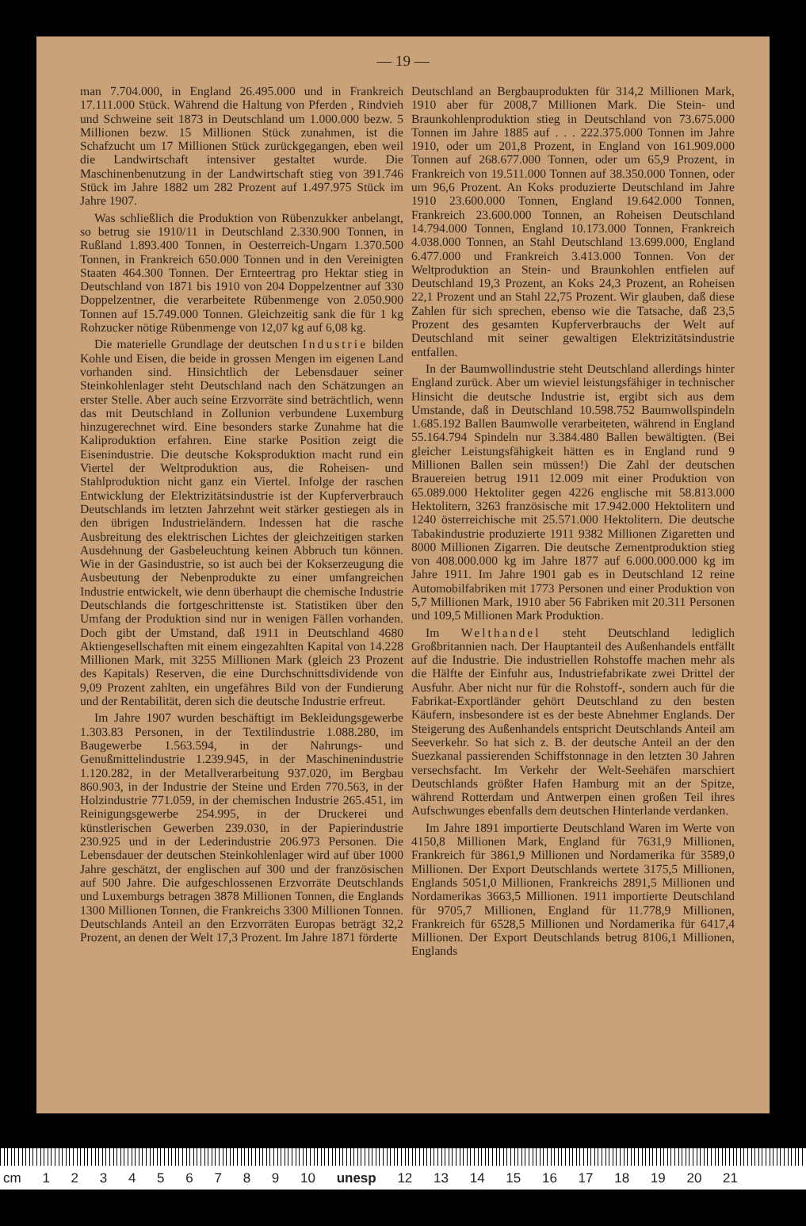— 19 —
man 7.704.000, in England 26.495.000 und in Frankreich 17.111.000 Stück. Während die Haltung von Pferden , Rindvieh und Schweine seit 1873 in Deutschland um 1.000.000 bezw. 5 Millionen bezw. 15 Millionen Stück zunahmen, ist die Schafzucht um 17 Millionen Stück zurückgegangen, eben weil die Landwirtschaft intensiver gestaltet wurde. Die Maschinenbenutzung in der Landwirtschaft stieg von 391.746 Stück im Jahre 1882 um 282 Prozent auf 1.497.975 Stück im Jahre 1907.
Was schließlich die Produktion von Rübenzukker anbelangt, so betrug sie 1910/11 in Deutschland 2.330.900 Tonnen, in Rußland 1.893.400 Tonnen, in Oesterreich-Ungarn 1.370.500 Tonnen, in Frankreich 650.000 Tonnen und in den Vereinigten Staaten 464.300 Tonnen. Der Ernteertrag pro Hektar stieg in Deutschland von 1871 bis 1910 von 204 Doppelzentner auf 330 Doppelzentner, die verarbeitete Rübenmenge von 2.050.900 Tonnen auf 15.749.000 Tonnen. Gleichzeitig sank die für 1 kg Rohzucker nötige Rübenmenge von 12,07 kg auf 6,08 kg.
Die materielle Grundlage der deutschen Industrie bilden Kohle und Eisen, die beide in grossen Mengen im eigenen Land vorhanden sind. Hinsichtlich der Lebensdauer seiner Steinkohlenlager steht Deutschland nach den Schätzungen an erster Stelle. Aber auch seine Erzvorräte sind beträchtlich, wenn das mit Deutschland in Zollunion verbundene Luxemburg hinzugerechnet wird. Eine besonders starke Zunahme hat die Kaliproduktion erfahren. Eine starke Position zeigt die Eisenindustrie. Die deutsche Koksproduktion macht rund ein Viertel der Weltproduktion aus, die Roheisen- und Stahlproduktion nicht ganz ein Viertel. Infolge der raschen Entwicklung der Elektrizitätsindustrie ist der Kupferverbrauch Deutschlands im letzten Jahrzehnt weit stärker gestiegen als in den übrigen Industrieländern. Indessen hat die rasche Ausbreitung des elektrischen Lichtes der gleichzeitigen starken Ausdehnung der Gasbeleuchtung keinen Abbruch tun können. Wie in der Gasindustrie, so ist auch bei der Kokserzeugung die Ausbeutung der Nebenprodukte zu einer umfangreichen Industrie entwickelt, wie denn überhaupt die chemische Industrie Deutschlands die fortgeschrittenste ist. Statistiken über den Umfang der Produktion sind nur in wenigen Fällen vorhanden. Doch gibt der Umstand, daß 1911 in Deutschland 4680 Aktiengesellschaften mit einem eingezahlten Kapital von 14.228 Millionen Mark, mit 3255 Millionen Mark (gleich 23 Prozent des Kapitals) Reserven, die eine Durchschnittsdividende von 9,09 Prozent zahlten, ein ungefähres Bild von der Fundierung und der Rentabilität, deren sich die deutsche Industrie erfreut.
Im Jahre 1907 wurden beschäftigt im Bekleidungsgewerbe 1.303.83 Personen, in der Textilindustrie 1.088.280, im Baugewerbe 1.563.594, in der Nahrungs- und Genußmittelindustrie 1.239.945, in der Maschinenindustrie 1.120.282, in der Metallverarbeitung 937.020, im Bergbau 860.903, in der Industrie der Steine und Erden 770.563, in der Holzindustrie 771.059, in der chemischen Industrie 265.451, im Reinigungsgewerbe 254.995, in der Druckerei und künstlerischen Gewerben 239.030, in der Papierindustrie 230.925 und in der Lederindustrie 206.973 Personen. Die Lebensdauer der deutschen Steinkohlenlager wird auf über 1000 Jahre geschätzt, der englischen auf 300 und der französischen auf 500 Jahre. Die aufgeschlossenen Erzvorräte Deutschlands und Luxemburgs betragen 3878 Millionen Tonnen, die Englands 1300 Millionen Tonnen, die Frankreichs 3300 Millionen Tonnen. Deutschlands Anteil an den Erzvorräten Europas beträgt 32,2 Prozent, an denen der Welt 17,3 Prozent. Im Jahre 1871 förderte
Deutschland an Bergbauprodukten für 314,2 Millionen Mark, 1910 aber für 2008,7 Millionen Mark. Die Stein- und Braunkohlenproduktion stieg in Deutschland von 73.675.000 Tonnen im Jahre 1885 auf . . . 222.375.000 Tonnen im Jahre 1910, oder um 201,8 Prozent, in England von 161.909.000 Tonnen auf 268.677.000 Tonnen, oder um 65,9 Prozent, in Frankreich von 19.511.000 Tonnen auf 38.350.000 Tonnen, oder um 96,6 Prozent. An Koks produzierte Deutschland im Jahre 1910 23.600.000 Tonnen, England 19.642.000 Tonnen, Frankreich 23.600.000 Tonnen, an Roheisen Deutschland 14.794.000 Tonnen, England 10.173.000 Tonnen, Frankreich 4.038.000 Tonnen, an Stahl Deutschland 13.699.000, England 6.477.000 und Frankreich 3.413.000 Tonnen. Von der Weltproduktion an Stein- und Braunkohlen entfielen auf Deutschland 19,3 Prozent, an Koks 24,3 Prozent, an Roheisen 22,1 Prozent und an Stahl 22,75 Prozent. Wir glauben, daß diese Zahlen für sich sprechen, ebenso wie die Tatsache, daß 23,5 Prozent des gesamten Kupferverbrauchs der Welt auf Deutschland mit seiner gewaltigen Elektrizitätsindustrie entfallen.
In der Baumwollindustrie steht Deutschland allerdings hinter England zurück. Aber um wieviel leistungsfähiger in technischer Hinsicht die deutsche Industrie ist, ergibt sich aus dem Umstande, daß in Deutschland 10.598.752 Baumwollspindeln 1.685.192 Ballen Baumwolle verarbeiteten, während in England 55.164.794 Spindeln nur 3.384.480 Ballen bewältigten. (Bei gleicher Leistungsfähigkeit hätten es in England rund 9 Millionen Ballen sein müssen!) Die Zahl der deutschen Brauereien betrug 1911 12.009 mit einer Produktion von 65.089.000 Hektoliter gegen 4226 englische mit 58.813.000 Hektolitern, 3263 französische mit 17.942.000 Hektolitern und 1240 österreichische mit 25.571.000 Hektolitern. Die deutsche Tabakindustrie produzierte 1911 9382 Millionen Zigaretten und 8000 Millionen Zigarren. Die deutsche Zementproduktion stieg von 408.000.000 kg im Jahre 1877 auf 6.000.000.000 kg im Jahre 1911. Im Jahre 1901 gab es in Deutschland 12 reine Automobilfabriken mit 1773 Personen und einer Produktion von 5,7 Millionen Mark, 1910 aber 56 Fabriken mit 20.311 Personen und 109,5 Millionen Mark Produktion.
Im Welthandel steht Deutschland lediglich Großbritannien nach. Der Hauptanteil des Außenhandels entfällt auf die Industrie. Die industriellen Rohstoffe machen mehr als die Hälfte der Einfuhr aus, Industriefabrikate zwei Drittel der Ausfuhr. Aber nicht nur für die Rohstoff-, sondern auch für die Fabrikat-Exportländer gehört Deutschland zu den besten Käufern, insbesondere ist es der beste Abnehmer Englands. Der Steigerung des Außenhandels entspricht Deutschlands Anteil am Seeverkehr. So hat sich z. B. der deutsche Anteil an der den Suezkanal passierenden Schiffstonnage in den letzten 30 Jahren versechsfacht. Im Verkehr der Welt-Seehäfen marschiert Deutschlands größter Hafen Hamburg mit an der Spitze, während Rotterdam und Antwerpen einen großen Teil ihres Aufschwunges ebenfalls dem deutschen Hinterlande verdanken.
Im Jahre 1891 importierte Deutschland Waren im Werte von 4150,8 Millionen Mark, England für 7631,9 Millionen, Frankreich für 3861,9 Millionen und Nordamerika für 3589,0 Millionen. Der Export Deutschlands wertete 3175,5 Millionen, Englands 5051,0 Millionen, Frankreichs 2891,5 Millionen und Nordamerikas 3663,5 Millionen. 1911 importierte Deutschland für 9705,7 Millionen, England für 11.778,9 Millionen, Frankreich für 6528,5 Millionen und Nordamerika für 6417,4 Millionen. Der Export Deutschlands betrug 8106,1 Millionen, Englands
cm 1 2 3 4 5 6 7 8 9 10 unesp 12 13 14 15 16 17 18 19 20 21